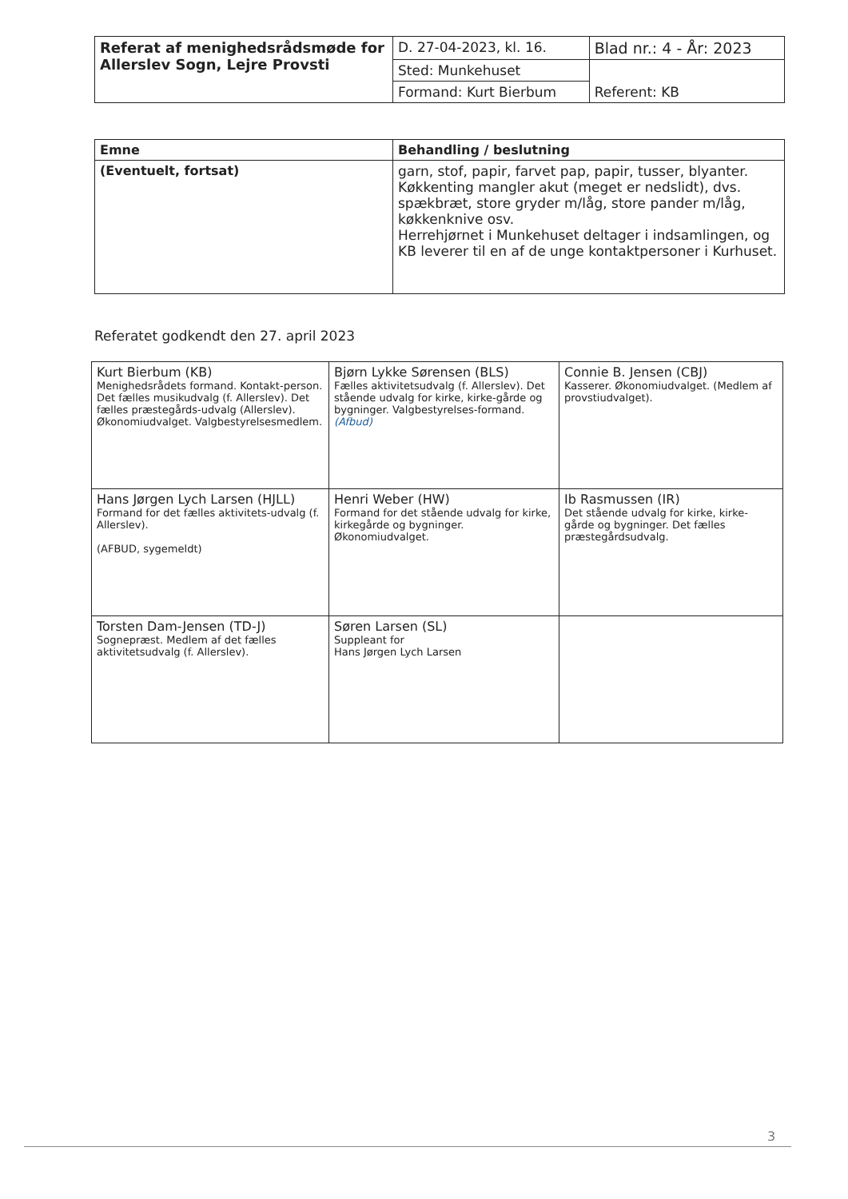| Referat af menighedsrådsmøde for Allerslev Sogn, Lejre Provsti | D. 27-04-2023, kl. 16. | Blad nr.: 4 - År: 2023 |
| | Sted: Munkehuset | Referent: KB |
| | Formand: Kurt Bierbum | |
| Emne | Behandling / beslutning |
| --- | --- |
| (Eventuelt, fortsat) | garn, stof, papir, farvet pap, papir, tusser, blyanter. Køkkenting mangler akut (meget er nedslidt), dvs. spækbræt, store gryder m/låg, store pander m/låg, køkkenknive osv. Herrehjørnet i Munkehuset deltager i indsamlingen, og KB leverer til en af de unge kontaktpersoner i Kurhuset. |
Referatet godkendt den 27. april 2023
| Kurt Bierbum (KB) Menighedsrådets formand. Kontakt-person. Det fælles musikudvalg (f. Allerslev). Det fælles præstegårds-udvalg (Allerslev). Økonomiudvalget. Valgbestyrelsesmedlem. | Bjørn Lykke Sørensen (BLS) Fælles aktivitetsudvalg (f. Allerslev). Det stående udvalg for kirke, kirke-gårde og bygninger. Valgbestyrelses-formand. (Afbud) | Connie B. Jensen (CBJ) Kasserer. Økonomiudvalget. (Medlem af provstiudvalget). |
| Hans Jørgen Lych Larsen (HJLL) Formand for det fælles aktivitets-udvalg (f. Allerslev). (AFBUD, sygemeldt) | Henri Weber (HW) Formand for det stående udvalg for kirke, kirkegårde og bygninger. Økonomiudvalget. | Ib Rasmussen (IR) Det stående udvalg for kirke, kirke-gårde og bygninger. Det fælles præstegårdsudvalg. |
| Torsten Dam-Jensen (TD-J) Sognepræst. Medlem af det fælles aktivitetsudvalg (f. Allerslev). | Søren Larsen (SL) Suppleant for Hans Jørgen Lych Larsen | |
3